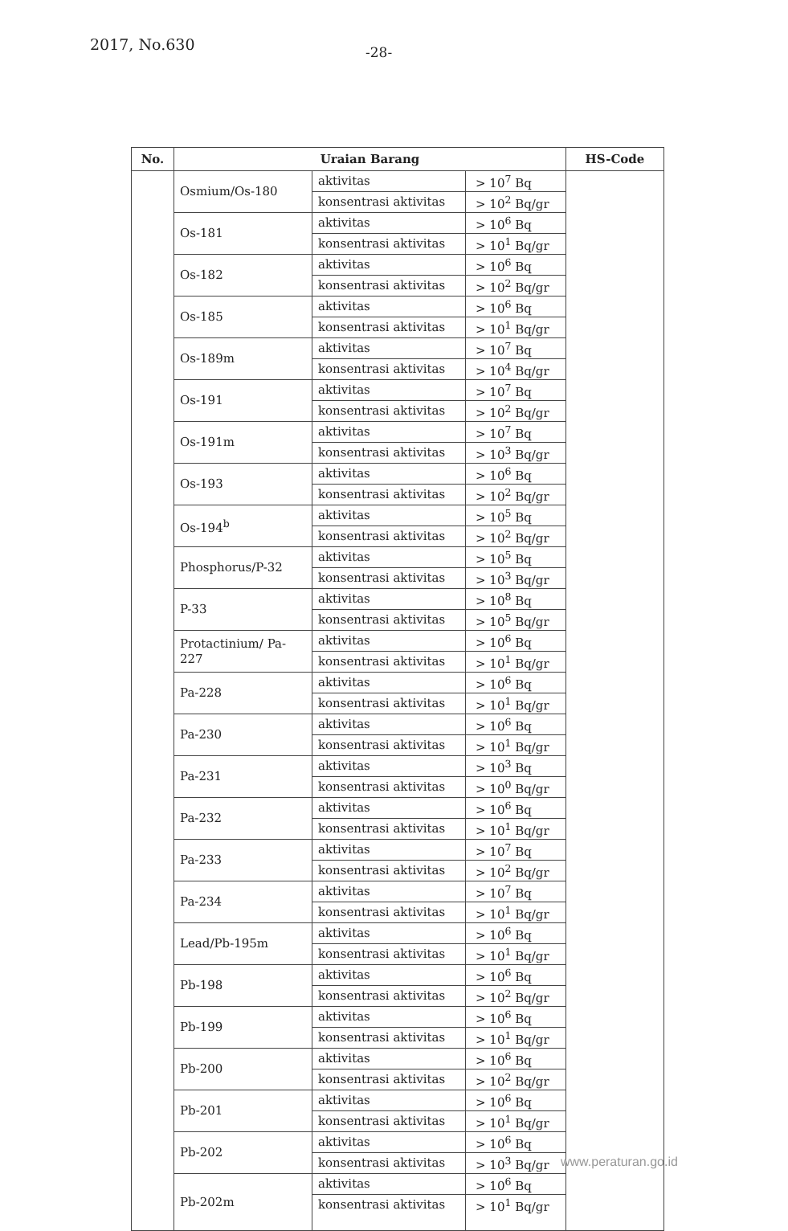2017, No.630 -28-
| No. | Uraian Barang | | | HS-Code |
| --- | --- | --- | --- | --- |
| | Osmium/Os-180 | aktivitas | > 10<sup>7</sup> Bq | |
| | | konsentrasi aktivitas | > 10<sup>2</sup> Bq/gr | |
| | Os-181 | aktivitas | > 10<sup>6</sup> Bq | |
| | | konsentrasi aktivitas | > 10<sup>1</sup> Bq/gr | |
| | Os-182 | aktivitas | > 10<sup>6</sup> Bq | |
| | | konsentrasi aktivitas | > 10<sup>2</sup> Bq/gr | |
| | Os-185 | aktivitas | > 10<sup>6</sup> Bq | |
| | | konsentrasi aktivitas | > 10<sup>1</sup> Bq/gr | |
| | Os-189m | aktivitas | > 10<sup>7</sup> Bq | |
| | | konsentrasi aktivitas | > 10<sup>4</sup> Bq/gr | |
| | Os-191 | aktivitas | > 10<sup>7</sup> Bq | |
| | | konsentrasi aktivitas | > 10<sup>2</sup> Bq/gr | |
| | Os-191m | aktivitas | > 10<sup>7</sup> Bq | |
| | | konsentrasi aktivitas | > 10<sup>3</sup> Bq/gr | |
| | Os-193 | aktivitas | > 10<sup>6</sup> Bq | |
| | | konsentrasi aktivitas | > 10<sup>2</sup> Bq/gr | |
| | Os-194<sup>b</sup> | aktivitas | > 10<sup>5</sup> Bq | |
| | | konsentrasi aktivitas | > 10<sup>2</sup> Bq/gr | |
| | Phosphorus/P-32 | aktivitas | > 10<sup>5</sup> Bq | |
| | | konsentrasi aktivitas | > 10<sup>3</sup> Bq/gr | |
| | P-33 | aktivitas | > 10<sup>8</sup> Bq | |
| | | konsentrasi aktivitas | > 10<sup>5</sup> Bq/gr | |
| | Protactinium/ Pa-227 | aktivitas | > 10<sup>6</sup> Bq | |
| | | konsentrasi aktivitas | > 10<sup>1</sup> Bq/gr | |
| | Pa-228 | aktivitas | > 10<sup>6</sup> Bq | |
| | | konsentrasi aktivitas | > 10<sup>1</sup> Bq/gr | |
| | Pa-230 | aktivitas | > 10<sup>6</sup> Bq | |
| | | konsentrasi aktivitas | > 10<sup>1</sup> Bq/gr | |
| | Pa-231 | aktivitas | > 10<sup>3</sup> Bq | |
| | | konsentrasi aktivitas | > 10<sup>0</sup> Bq/gr | |
| | Pa-232 | aktivitas | > 10<sup>6</sup> Bq | |
| | | konsentrasi aktivitas | > 10<sup>1</sup> Bq/gr | |
| | Pa-233 | aktivitas | > 10<sup>7</sup> Bq | |
| | | konsentrasi aktivitas | > 10<sup>2</sup> Bq/gr | |
| | Pa-234 | aktivitas | > 10<sup>7</sup> Bq | |
| | | konsentrasi aktivitas | > 10<sup>1</sup> Bq/gr | |
| | Lead/Pb-195m | aktivitas | > 10<sup>6</sup> Bq | |
| | | konsentrasi aktivitas | > 10<sup>1</sup> Bq/gr | |
| | Pb-198 | aktivitas | > 10<sup>6</sup> Bq | |
| | | konsentrasi aktivitas | > 10<sup>2</sup> Bq/gr | |
| | Pb-199 | aktivitas | > 10<sup>6</sup> Bq | |
| | | konsentrasi aktivitas | > 10<sup>1</sup> Bq/gr | |
| | Pb-200 | aktivitas | > 10<sup>6</sup> Bq | |
| | | konsentrasi aktivitas | > 10<sup>2</sup> Bq/gr | |
| | Pb-201 | aktivitas | > 10<sup>6</sup> Bq | |
| | | konsentrasi aktivitas | > 10<sup>1</sup> Bq/gr | |
| | Pb-202 | aktivitas | > 10<sup>6</sup> Bq | |
| | | konsentrasi aktivitas | > 10<sup>3</sup> Bq/gr | |
| | Pb-202m | aktivitas | > 10<sup>6</sup> Bq | |
| | | konsentrasi aktivitas | > 10<sup>1</sup> Bq/gr | |
www.peraturan.go.id